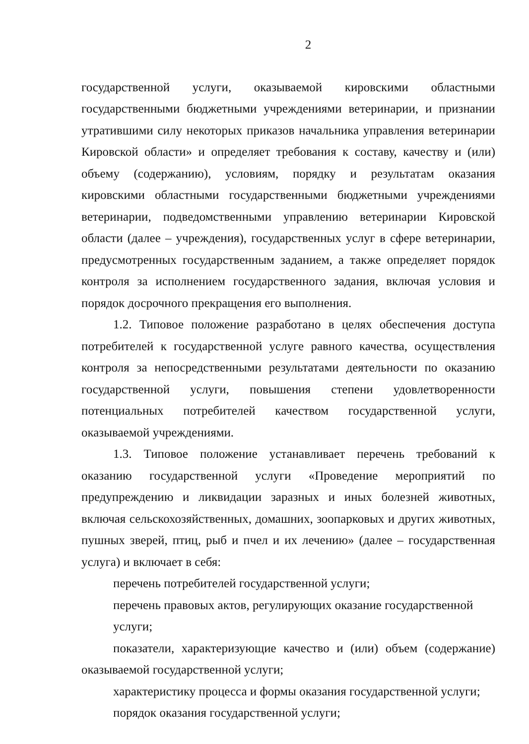2
государственной услуги, оказываемой кировскими областными государственными бюджетными учреждениями ветеринарии, и признании утратившими силу некоторых приказов начальника управления ветеринарии Кировской области» и определяет требования к составу, качеству и (или) объему (содержанию), условиям, порядку и результатам оказания кировскими областными государственными бюджетными учреждениями ветеринарии, подведомственными управлению ветеринарии Кировской области (далее – учреждения), государственных услуг в сфере ветеринарии, предусмотренных государственным заданием, а также определяет порядок контроля за исполнением государственного задания, включая условия и порядок досрочного прекращения его выполнения.
1.2. Типовое положение разработано в целях обеспечения доступа потребителей к государственной услуге равного качества, осуществления контроля за непосредственными результатами деятельности по оказанию государственной услуги, повышения степени удовлетворенности потенциальных потребителей качеством государственной услуги, оказываемой учреждениями.
1.3. Типовое положение устанавливает перечень требований к оказанию государственной услуги «Проведение мероприятий по предупреждению и ликвидации заразных и иных болезней животных, включая сельскохозяйственных, домашних, зоопарковых и других животных, пушных зверей, птиц, рыб и пчел и их лечению» (далее – государственная услуга) и включает в себя:
перечень потребителей государственной услуги;
перечень правовых актов, регулирующих оказание государственной услуги;
показатели, характеризующие качество и (или) объем (содержание) оказываемой государственной услуги;
характеристику процесса и формы оказания государственной услуги;
порядок оказания государственной услуги;